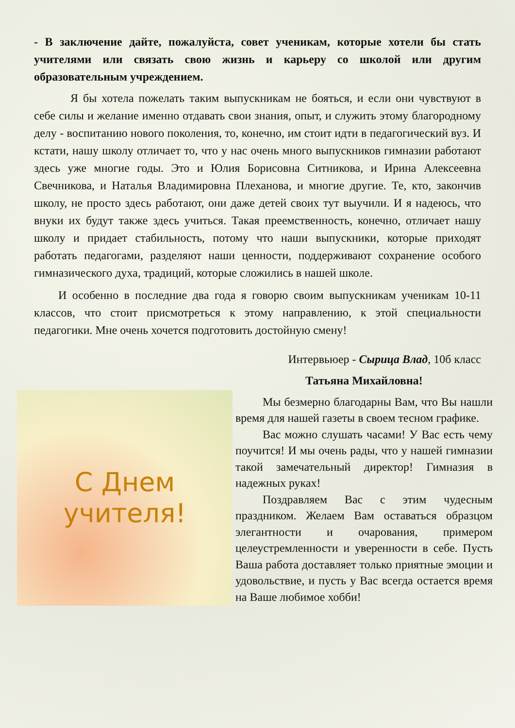- В заключение дайте, пожалуйста, совет ученикам, которые хотели бы стать учителями или связать свою жизнь и карьеру со школой или другим образовательным учреждением.
Я бы хотела пожелать таким выпускникам не бояться, и если они чувствуют в себе силы и желание именно отдавать свои знания, опыт, и служить этому благородному делу - воспитанию нового поколения, то, конечно, им стоит идти в педагогический вуз. И кстати, нашу школу отличает то, что у нас очень много выпускников гимназии работают здесь уже многие годы. Это и Юлия Борисовна Ситникова, и Ирина Алексеевна Свечникова, и Наталья Владимировна Плеханова, и многие другие. Те, кто, закончив школу, не просто здесь работают, они даже детей своих тут выучили. И я надеюсь, что внуки их будут также здесь учиться. Такая преемственность, конечно, отличает нашу школу и придает стабильность, потому что наши выпускники, которые приходят работать педагогами, разделяют наши ценности, поддерживают сохранение особого гимназического духа, традиций, которые сложились в нашей школе.
И особенно в последние два года я говорю своим выпускникам ученикам 10-11 классов, что стоит присмотреться к этому направлению, к этой специальности педагогики. Мне очень хочется подготовить достойную смену!
Интервьюер - Сырица Влад, 10б класс
С Днем
учителя!
Татьяна Михайловна!
Мы безмерно благодарны Вам, что Вы нашли время для нашей газеты в своем тесном графике.
Вас можно слушать часами! У Вас есть чему поучится! И мы очень рады, что у нашей гимназии такой замечательный директор! Гимназия в надежных руках!
Поздравляем Вас с этим чудесным праздником. Желаем Вам оставаться образцом элегантности и очарования, примером целеустремленности и уверенности в себе. Пусть Ваша работа доставляет только приятные эмоции и удовольствие, и пусть у Вас всегда остается время на Ваше любимое хобби!